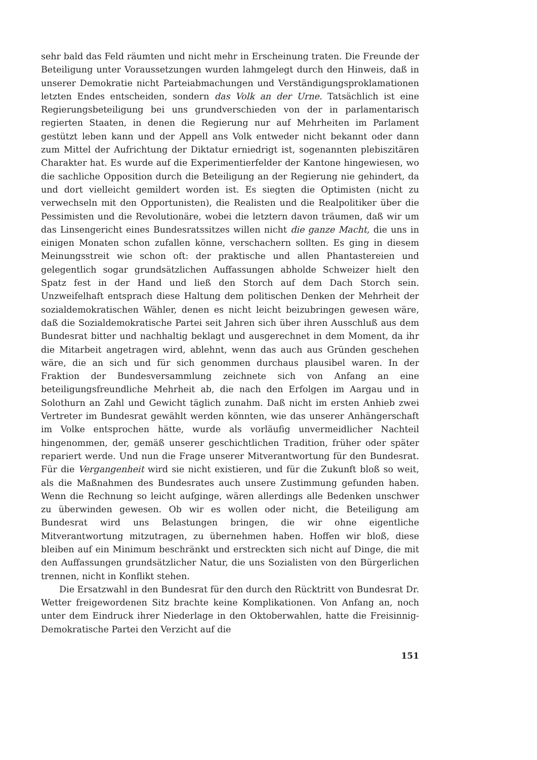sehr bald das Feld räumten und nicht mehr in Erscheinung traten. Die Freunde der Beteiligung unter Voraussetzungen wurden lahmgelegt durch den Hinweis, daß in unserer Demokratie nicht Parteiabmachungen und Verständigungsproklamationen letzten Endes entscheiden, sondern das Volk an der Urne. Tatsächlich ist eine Regierungsbeteiligung bei uns grundverschieden von der in parlamentarisch regierten Staaten, in denen die Regierung nur auf Mehrheiten im Parlament gestützt leben kann und der Appell ans Volk entweder nicht bekannt oder dann zum Mittel der Aufrichtung der Diktatur erniedrigt ist, sogenannten plebiszitären Charakter hat. Es wurde auf die Experimentierfelder der Kantone hingewiesen, wo die sachliche Opposition durch die Beteiligung an der Regierung nie gehindert, da und dort vielleicht gemildert worden ist. Es siegten die Optimisten (nicht zu verwechseln mit den Opportunisten), die Realisten und die Realpolitiker über die Pessimisten und die Revolutionäre, wobei die letztern davon träumen, daß wir um das Linsengericht eines Bundesratssitzes willen nicht die ganze Macht, die uns in einigen Monaten schon zufallen könne, verschachern sollten. Es ging in diesem Meinungsstreit wie schon oft: der praktische und allen Phantastereien und gelegentlich sogar grundsätzlichen Auffassungen abholde Schweizer hielt den Spatz fest in der Hand und ließ den Storch auf dem Dach Storch sein. Unzweifelhaft entsprach diese Haltung dem politischen Denken der Mehrheit der sozialdemokratischen Wähler, denen es nicht leicht beizubringen gewesen wäre, daß die Sozialdemokratische Partei seit Jahren sich über ihren Ausschluß aus dem Bundesrat bitter und nachhaltig beklagt und ausgerechnet in dem Moment, da ihr die Mitarbeit angetragen wird, ablehnt, wenn das auch aus Gründen geschehen wäre, die an sich und für sich genommen durchaus plausibel waren. In der Fraktion der Bundesversammlung zeichnete sich von Anfang an eine beteiligungsfreundliche Mehrheit ab, die nach den Erfolgen im Aargau und in Solothurn an Zahl und Gewicht täglich zunahm. Daß nicht im ersten Anhieb zwei Vertreter im Bundesrat gewählt werden könnten, wie das unserer Anhängerschaft im Volke entsprochen hätte, wurde als vorläufig unvermeidlicher Nachteil hingenommen, der, gemäß unserer geschichtlichen Tradition, früher oder später repariert werde. Und nun die Frage unserer Mitverantwortung für den Bundesrat. Für die Vergangenheit wird sie nicht existieren, und für die Zukunft bloß so weit, als die Maßnahmen des Bundesrates auch unsere Zustimmung gefunden haben. Wenn die Rechnung so leicht aufginge, wären allerdings alle Bedenken unschwer zu überwinden gewesen. Ob wir es wollen oder nicht, die Beteiligung am Bundesrat wird uns Belastungen bringen, die wir ohne eigentliche Mitverantwortung mitzutragen, zu übernehmen haben. Hoffen wir bloß, diese bleiben auf ein Minimum beschränkt und erstreckten sich nicht auf Dinge, die mit den Auffassungen grundsätzlicher Natur, die uns Sozialisten von den Bürgerlichen trennen, nicht in Konflikt stehen.
Die Ersatzwahl in den Bundesrat für den durch den Rücktritt von Bundesrat Dr. Wetter freigewordenen Sitz brachte keine Komplikationen. Von Anfang an, noch unter dem Eindruck ihrer Niederlage in den Oktoberwahlen, hatte die Freisinnig-Demokratische Partei den Verzicht auf die
151